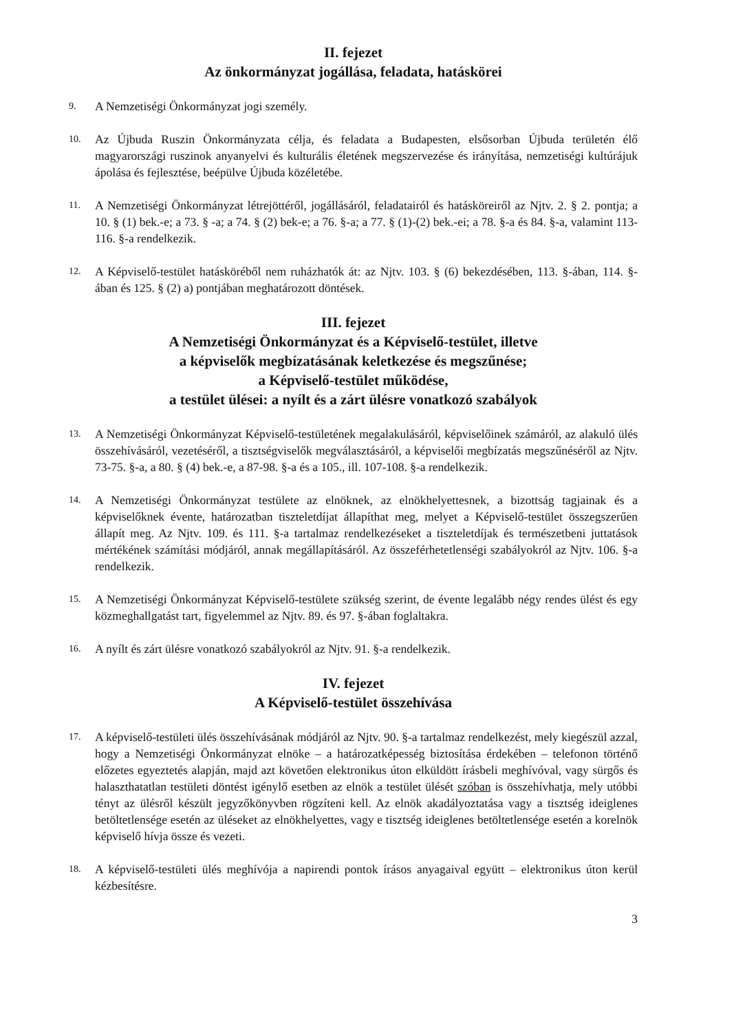II. fejezet
Az önkormányzat jogállása, feladata, hatáskörei
9. A Nemzetiségi Önkormányzat jogi személy.
10. Az Újbuda Ruszin Önkormányzata célja, és feladata a Budapesten, elsősorban Újbuda területén élő magyarországi ruszinok anyanyelvi és kulturális életének megszervezése és irányítása, nemzetiségi kultúrájuk ápolása és fejlesztése, beépülve Újbuda közéletébe.
11. A Nemzetiségi Önkormányzat létrejöttéről, jogállásáról, feladatairól és hatásköreiről az Njtv. 2. § 2. pontja; a 10. § (1) bek.-e; a 73. § -a; a 74. § (2) bek-e; a 76. §-a; a 77. § (1)-(2) bek.-ei; a 78. §-a és 84. §-a, valamint 113-116. §-a rendelkezik.
12. A Képviselő-testület hatásköréből nem ruházhatók át: az Njtv. 103. § (6) bekezdésében, 113. §-ában, 114. §-ában és 125. § (2) a) pontjában meghatározott döntések.
III. fejezet
A Nemzetiségi Önkormányzat és a Képviselő-testület, illetve
a képviselők megbízatásának keletkezése és megszűnése;
a Képviselő-testület működése,
a testület ülései: a nyílt és a zárt ülésre vonatkozó szabályok
13. A Nemzetiségi Önkormányzat Képviselő-testületének megalakulásáról, képviselőinek számáról, az alakuló ülés összehívásáról, vezetéséről, a tisztségviselők megválasztásáról, a képviselői megbízatás megszűnéséről az Njtv. 73-75. §-a, a 80. § (4) bek.-e, a 87-98. §-a és a 105., ill. 107-108. §-a rendelkezik.
14. A Nemzetiségi Önkormányzat testülete az elnöknek, az elnökhelyettesnek, a bizottság tagjainak és a képviselőknek évente, határozatban tiszteletdíjat állapíthat meg, melyet a Képviselő-testület összegszerűen állapít meg. Az Njtv. 109. és 111. §-a tartalmaz rendelkezéseket a tiszteletdíjak és természetbeni juttatások mértékének számítási módjáról, annak megállapításáról. Az összeférhetetlenségi szabályokról az Njtv. 106. §-a rendelkezik.
15. A Nemzetiségi Önkormányzat Képviselő-testülete szükség szerint, de évente legalább négy rendes ülést és egy közmeghallgatást tart, figyelemmel az Njtv. 89. és 97. §-ában foglaltakra.
16. A nyílt és zárt ülésre vonatkozó szabályokról az Njtv. 91. §-a rendelkezik.
IV. fejezet
A Képviselő-testület összehívása
17. A képviselő-testületi ülés összehívásának módjáról az Njtv. 90. §-a tartalmaz rendelkezést, mely kiegészül azzal, hogy a Nemzetiségi Önkormányzat elnöke – a határozatképesség biztosítása érdekében – telefonon történő előzetes egyeztetés alapján, majd azt követően elektronikus úton elküldött írásbeli meghívóval, vagy sürgős és halaszthatatlan testületi döntést igénylő esetben az elnök a testület ülését szóban is összehívhatja, mely utóbbi tényt az ülésről készült jegyzőkönyvben rögzíteni kell. Az elnök akadályoztatása vagy a tisztség ideiglenes betöltetlensége esetén az üléseket az elnökhelyettes, vagy e tisztség ideiglenes betöltetlensége esetén a korelnök képviselő hívja össze és vezeti.
18. A képviselő-testületi ülés meghívója a napirendi pontok írásos anyagaival együtt – elektronikus úton kerül kézbesítésre.
3